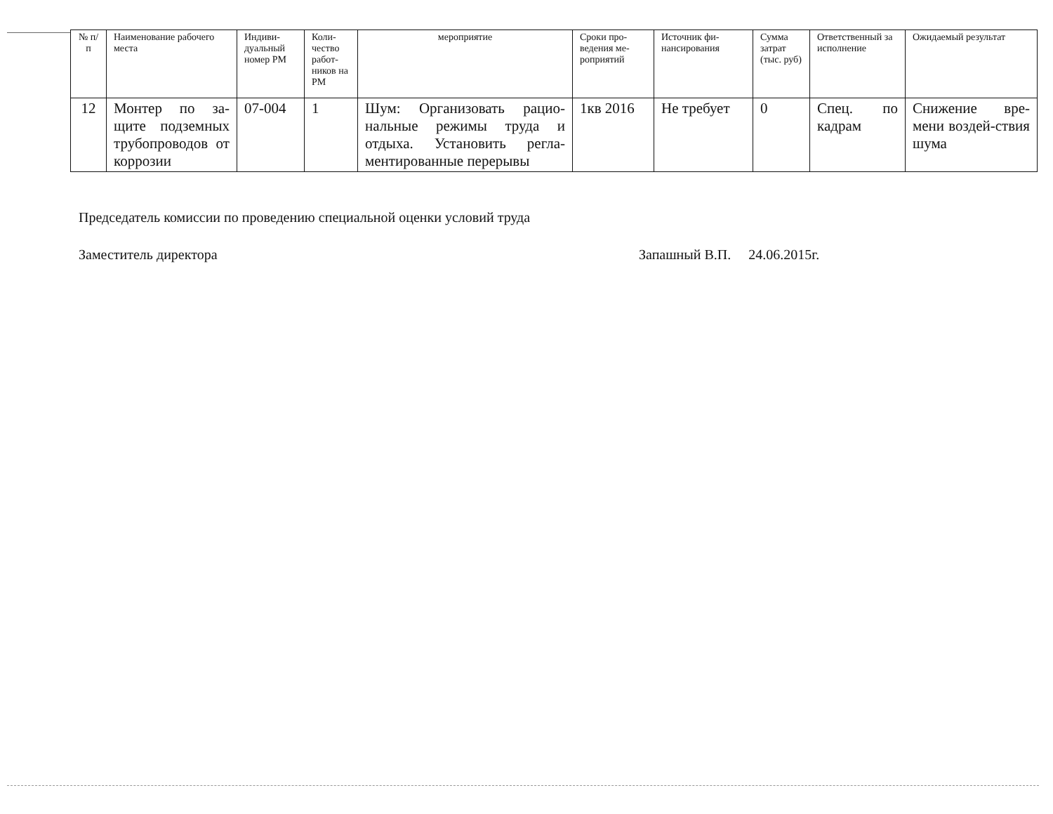| № п/п | Наименование рабочего места | Индиви-дуальный номер РМ | Коли-чество работ-ников на РМ | мероприятие | Сроки про-ведения ме-роприятий | Источник фи-нансирования | Сумма затрат (тыс. руб) | Ответственный за исполнение | Ожидаемый результат |
| --- | --- | --- | --- | --- | --- | --- | --- | --- | --- |
| 12 | Монтер по за-щите подземных трубопроводов от коррозии | 07-004 | 1 | Шум: Организовать рацио-нальные режимы труда и отдыха. Установить регла-ментированные перерывы | 1кв 2016 | Не требует | 0 | Спец. по кадрам | Снижение вре-мени воздей-ствия шума |
Председатель комиссии по проведению специальной оценки условий труда
Заместитель директора Запашный В.П. 24.06.2015г.